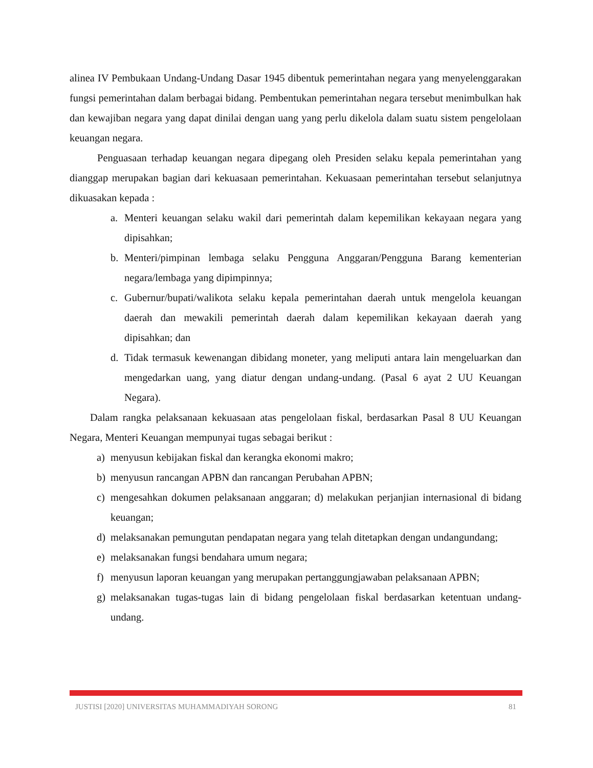alinea IV Pembukaan Undang-Undang Dasar 1945 dibentuk pemerintahan negara yang menyelenggarakan fungsi pemerintahan dalam berbagai bidang. Pembentukan pemerintahan negara tersebut menimbulkan hak dan kewajiban negara yang dapat dinilai dengan uang yang perlu dikelola dalam suatu sistem pengelolaan keuangan negara.
Penguasaan terhadap keuangan negara dipegang oleh Presiden selaku kepala pemerintahan yang dianggap merupakan bagian dari kekuasaan pemerintahan. Kekuasaan pemerintahan tersebut selanjutnya dikuasakan kepada :
a. Menteri keuangan selaku wakil dari pemerintah dalam kepemilikan kekayaan negara yang dipisahkan;
b. Menteri/pimpinan lembaga selaku Pengguna Anggaran/Pengguna Barang kementerian negara/lembaga yang dipimpinnya;
c. Gubernur/bupati/walikota selaku kepala pemerintahan daerah untuk mengelola keuangan daerah dan mewakili pemerintah daerah dalam kepemilikan kekayaan daerah yang dipisahkan; dan
d. Tidak termasuk kewenangan dibidang moneter, yang meliputi antara lain mengeluarkan dan mengedarkan uang, yang diatur dengan undang-undang. (Pasal 6 ayat 2 UU Keuangan Negara).
Dalam rangka pelaksanaan kekuasaan atas pengelolaan fiskal, berdasarkan Pasal 8 UU Keuangan Negara, Menteri Keuangan mempunyai tugas sebagai berikut :
a) menyusun kebijakan fiskal dan kerangka ekonomi makro;
b) menyusun rancangan APBN dan rancangan Perubahan APBN;
c) mengesahkan dokumen pelaksanaan anggaran; d) melakukan perjanjian internasional di bidang keuangan;
d) melaksanakan pemungutan pendapatan negara yang telah ditetapkan dengan undangundang;
e) melaksanakan fungsi bendahara umum negara;
f) menyusun laporan keuangan yang merupakan pertanggungjawaban pelaksanaan APBN;
g) melaksanakan tugas-tugas lain di bidang pengelolaan fiskal berdasarkan ketentuan undang-undang.
JUSTISI [2020] UNIVERSITAS MUHAMMADIYAH SORONG 81